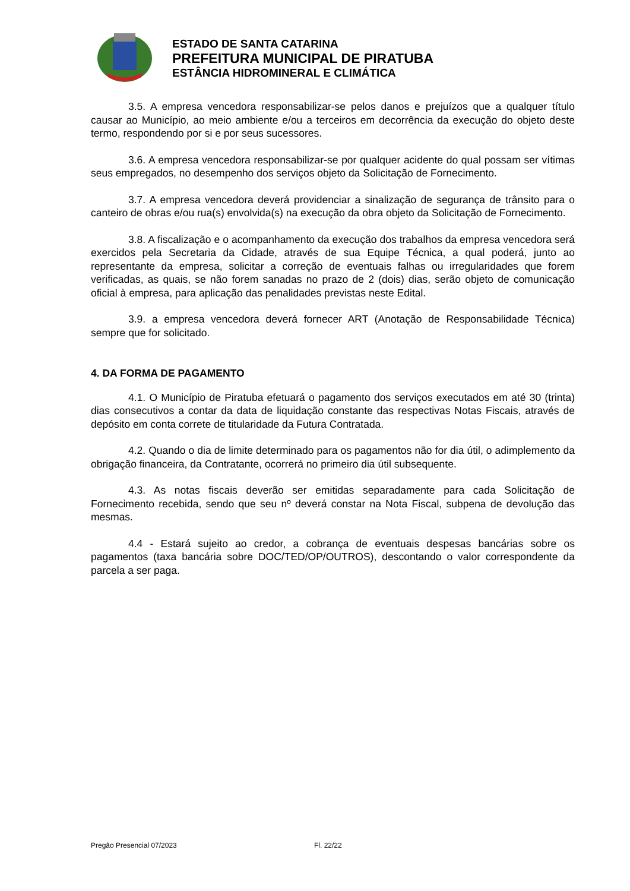ESTADO DE SANTA CATARINA
PREFEITURA MUNICIPAL DE PIRATUBA
ESTÂNCIA HIDROMINERAL E CLIMÁTICA
3.5. A empresa vencedora responsabilizar-se pelos danos e prejuízos que a qualquer título causar ao Município, ao meio ambiente e/ou a terceiros em decorrência da execução do objeto deste termo, respondendo por si e por seus sucessores.
3.6. A empresa vencedora responsabilizar-se por qualquer acidente do qual possam ser vítimas seus empregados, no desempenho dos serviços objeto da Solicitação de Fornecimento.
3.7. A empresa vencedora deverá providenciar a sinalização de segurança de trânsito para o canteiro de obras e/ou rua(s) envolvida(s) na execução da obra objeto da Solicitação de Fornecimento.
3.8. A fiscalização e o acompanhamento da execução dos trabalhos da empresa vencedora será exercidos pela Secretaria da Cidade, através de sua Equipe Técnica, a qual poderá, junto ao representante da empresa, solicitar a correção de eventuais falhas ou irregularidades que forem verificadas, as quais, se não forem sanadas no prazo de 2 (dois) dias, serão objeto de comunicação oficial à empresa, para aplicação das penalidades previstas neste Edital.
3.9. a empresa vencedora deverá fornecer ART (Anotação de Responsabilidade Técnica) sempre que for solicitado.
4. DA FORMA DE PAGAMENTO
4.1. O Município de Piratuba efetuará o pagamento dos serviços executados em até 30 (trinta) dias consecutivos a contar da data de liquidação constante das respectivas Notas Fiscais, através de depósito em conta correte de titularidade da Futura Contratada.
4.2. Quando o dia de limite determinado para os pagamentos não for dia útil, o adimplemento da obrigação financeira, da Contratante, ocorrerá no primeiro dia útil subsequente.
4.3. As notas fiscais deverão ser emitidas separadamente para cada Solicitação de Fornecimento recebida, sendo que seu nº deverá constar na Nota Fiscal, subpena de devolução das mesmas.
4.4 - Estará sujeito ao credor, a cobrança de eventuais despesas bancárias sobre os pagamentos (taxa bancária sobre DOC/TED/OP/OUTROS), descontando o valor correspondente da parcela a ser paga.
Pregão Presencial 07/2023 Fl. 22/22